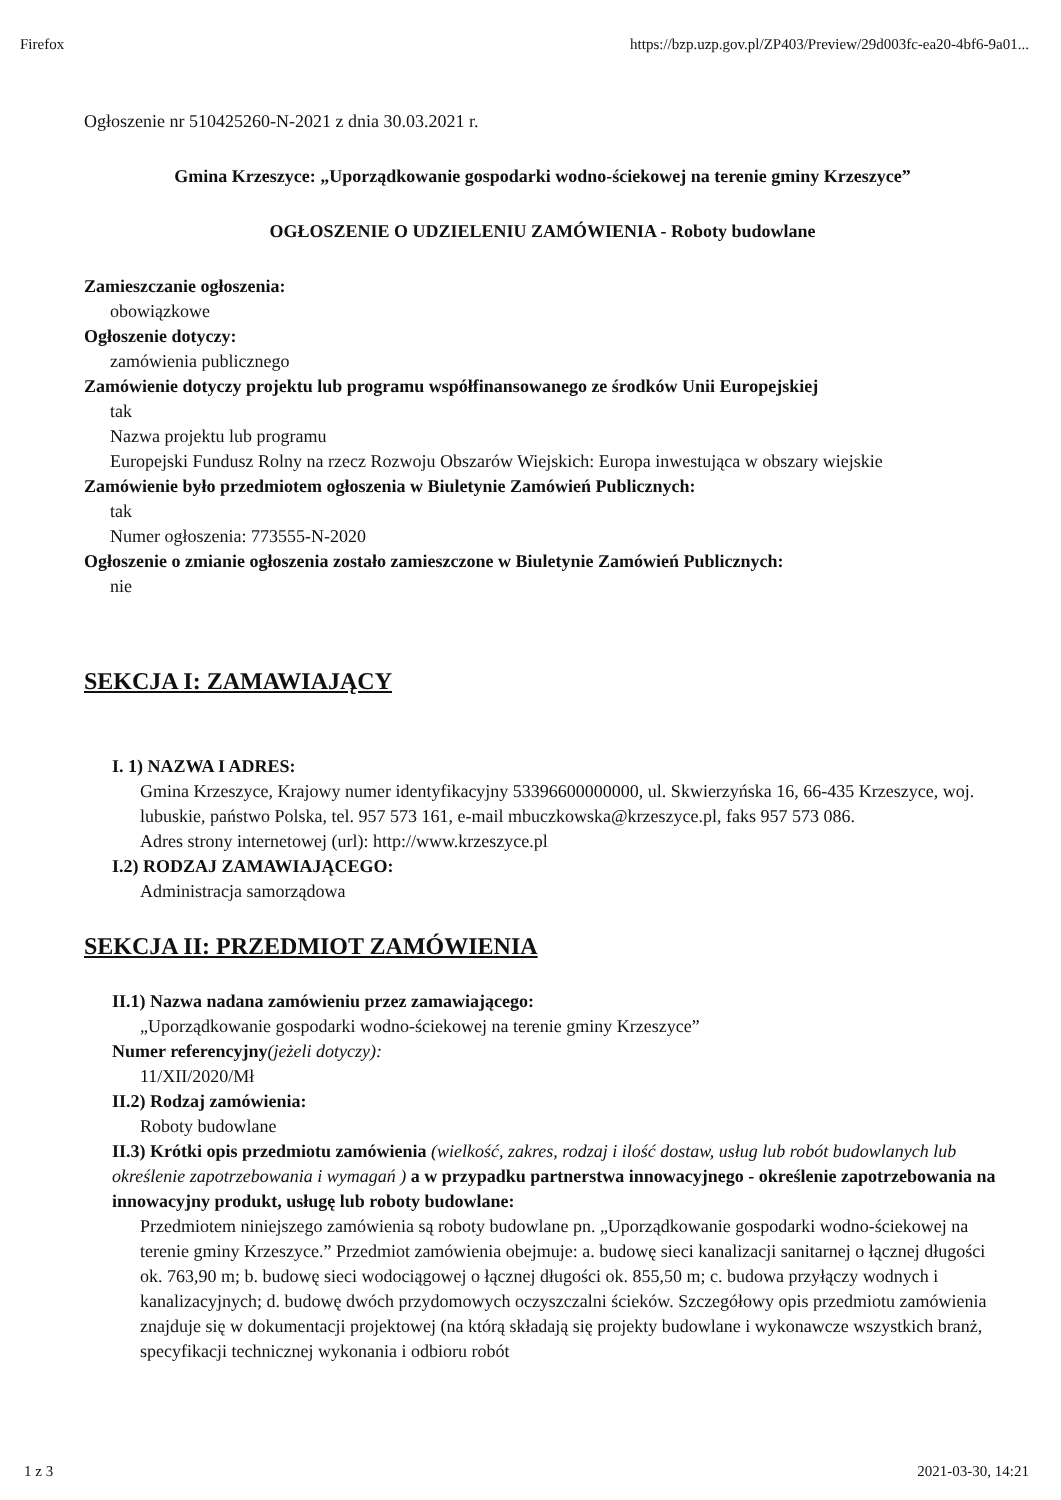Firefox https://bzp.uzp.gov.pl/ZP403/Preview/29d003fc-ea20-4bf6-9a01...
Ogłoszenie nr 510425260-N-2021 z dnia 30.03.2021 r.
Gmina Krzeszyce: „Uporządkowanie gospodarki wodno-ściekowej na terenie gminy Krzeszyce”
OGŁOSZENIE O UDZIELENIU ZAMÓWIENIA - Roboty budowlane
Zamieszczanie ogłoszenia:
obowiązkowe
Ogłoszenie dotyczy:
zamówienia publicznego
Zamówienie dotyczy projektu lub programu współfinansowanego ze środków Unii Europejskiej
tak
Nazwa projektu lub programu
Europejski Fundusz Rolny na rzecz Rozwoju Obszarów Wiejskich: Europa inwestująca w obszary wiejskie
Zamówienie było przedmiotem ogłoszenia w Biuletynie Zamówień Publicznych:
tak
Numer ogłoszenia: 773555-N-2020
Ogłoszenie o zmianie ogłoszenia zostało zamieszczone w Biuletynie Zamówień Publicznych:
nie
SEKCJA I: ZAMAWIAJĄCY
I. 1) NAZWA I ADRES:
Gmina Krzeszyce, Krajowy numer identyfikacyjny 53396600000000, ul. Skwierzyńska 16, 66-435 Krzeszyce, woj. lubuskie, państwo Polska, tel. 957 573 161, e-mail mbuczkowska@krzeszyce.pl, faks 957 573 086.
Adres strony internetowej (url): http://www.krzeszyce.pl
I.2) RODZAJ ZAMAWIAJĄCEGO:
Administracja samorządowa
SEKCJA II: PRZEDMIOT ZAMÓWIENIA
II.1) Nazwa nadana zamówieniu przez zamawiającego:
„Uporządkowanie gospodarki wodno-ściekowej na terenie gminy Krzeszyce”
Numer referencyjny(jeżeli dotyczy):
11/XII/2020/Mł
II.2) Rodzaj zamówienia:
Roboty budowlane
II.3) Krótki opis przedmiotu zamówienia (wielkość, zakres, rodzaj i ilość dostaw, usług lub robót budowlanych lub określenie zapotrzebowania i wymagań ) a w przypadku partnerstwa innowacyjnego - określenie zapotrzebowania na innowacyjny produkt, usługę lub roboty budowlane:
Przedmiotem niniejszego zamówienia są roboty budowlane pn. „Uporządkowanie gospodarki wodno-ściekowej na terenie gminy Krzeszyce.” Przedmiot zamówienia obejmuje: a. budowę sieci kanalizacji sanitarnej o łącznej długości ok. 763,90 m; b. budowę sieci wodociągowej o łącznej długości ok. 855,50 m; c. budowa przyłączy wodnych i kanalizacyjnych; d. budowę dwóch przydomowych oczyszczalni ścieków. Szczegółowy opis przedmiotu zamówienia znajduje się w dokumentacji projektowej (na którą składają się projekty budowlane i wykonawcze wszystkich branż, specyfikacji technicznej wykonania i odbioru robót
1 z 3 2021-03-30, 14:21